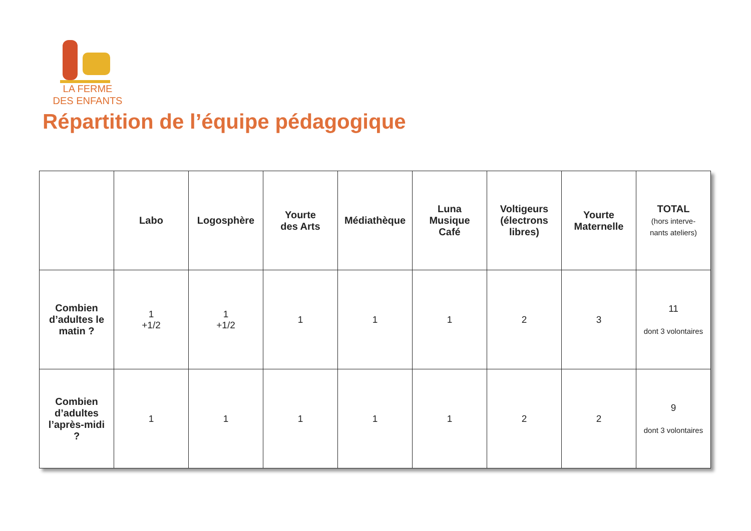LA FERME
DES ENFANTS
Répartition de l’équipe pédagogique
| | Labo | Logosphère | Yourte des Arts | Médiathèque | Luna Musique Café | Voltigeurs (électrons libres) | Yourte Maternelle | TOTAL (hors interve- nants ateliers) |
| --- | --- | --- | --- | --- | --- | --- | --- | --- |
| Combien d’adultes le matin ? | 1 +1/2 | 1 +1/2 | 1 | 1 | 1 | 2 | 3 | 11 dont 3 volontaires |
| Combien d’adultes l’après-midi ? | 1 | 1 | 1 | 1 | 1 | 2 | 2 | 9 dont 3 volontaires |